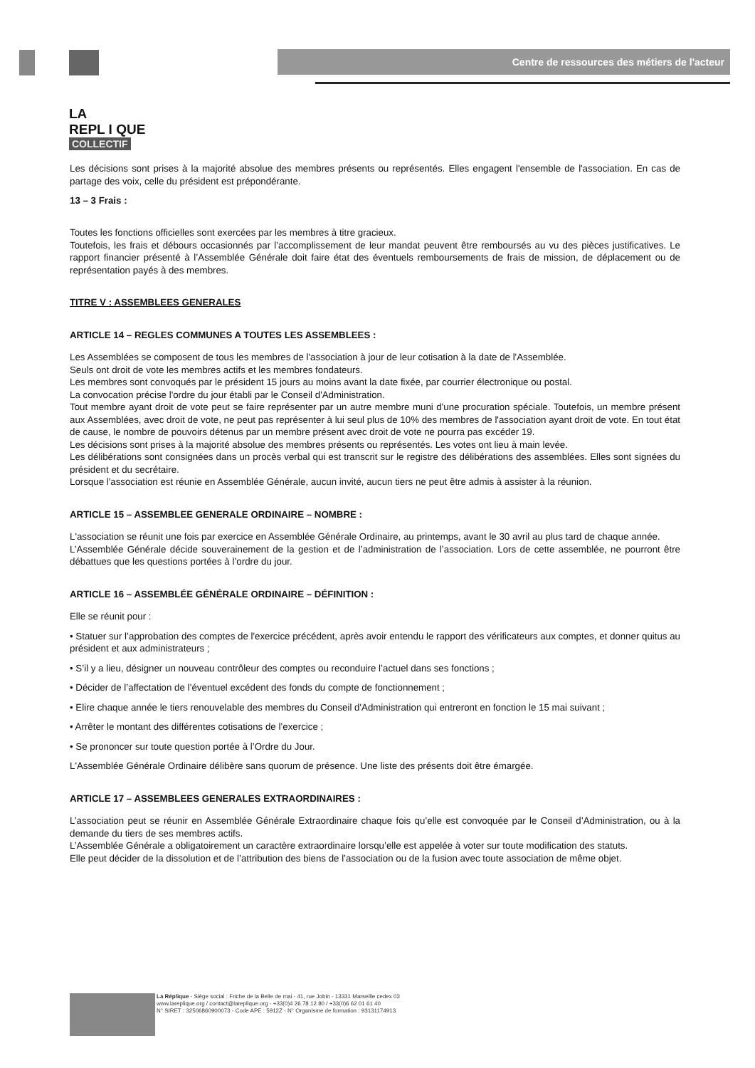LA
REPL I QUE
COLLECTIF
Centre de ressources des métiers de l'acteur
Les décisions sont prises à la majorité absolue des membres présents ou représentés. Elles engagent l'ensemble de l'association. En cas de partage des voix, celle du président est prépondérante.
13 – 3 Frais :
Toutes les fonctions officielles sont exercées par les membres à titre gracieux.
Toutefois, les frais et débours occasionnés par l’accomplissement de leur mandat peuvent être remboursés au vu des pièces justificatives. Le rapport financier présenté à l’Assemblée Générale doit faire état des éventuels remboursements de frais de mission, de déplacement ou de représentation payés à des membres.
TITRE V : ASSEMBLEES GENERALES
ARTICLE 14 – REGLES COMMUNES A TOUTES LES ASSEMBLEES :
Les Assemblées se composent de tous les membres de l'association à jour de leur cotisation à la date de l'Assemblée.
Seuls ont droit de vote les membres actifs et les membres fondateurs.
Les membres sont convoqués par le président 15 jours au moins avant la date fixée, par courrier électronique ou postal.
La convocation précise l'ordre du jour établi par le Conseil d'Administration.
Tout membre ayant droit de vote peut se faire représenter par un autre membre muni d'une procuration spéciale. Toutefois, un membre présent aux Assemblées, avec droit de vote, ne peut pas représenter à lui seul plus de 10% des membres de l'association ayant droit de vote. En tout état de cause, le nombre de pouvoirs détenus par un membre présent avec droit de vote ne pourra pas excéder 19.
Les décisions sont prises à la majorité absolue des membres présents ou représentés. Les votes ont lieu à main levée.
Les délibérations sont consignées dans un procès verbal qui est transcrit sur le registre des délibérations des assemblées. Elles sont signées du président et du secrétaire.
Lorsque l'association est réunie en Assemblée Générale, aucun invité, aucun tiers ne peut être admis à assister à la réunion.
ARTICLE 15 – ASSEMBLEE GENERALE ORDINAIRE – NOMBRE :
L'association se réunit une fois par exercice en Assemblée Générale Ordinaire, au printemps, avant le 30 avril au plus tard de chaque année.
L’Assemblée Générale décide souverainement de la gestion et de l’administration de l’association. Lors de cette assemblée, ne pourront être débattues que les questions portées à l’ordre du jour.
ARTICLE 16 – ASSEMBLÉE GÉNÉRALE ORDINAIRE – DÉFINITION :
Elle se réunit pour :
• Statuer sur l’approbation des comptes de l'exercice précédent, après avoir entendu le rapport des vérificateurs aux comptes, et donner quitus au président et aux administrateurs ;
• S’il y a lieu, désigner un nouveau contrôleur des comptes ou reconduire l’actuel dans ses fonctions ;
• Décider de l’affectation de l’éventuel excédent des fonds du compte de fonctionnement ;
• Elire chaque année le tiers renouvelable des membres du Conseil d'Administration qui entreront en fonction le 15 mai suivant ;
• Arrêter le montant des différentes cotisations de l’exercice ;
• Se prononcer sur toute question portée à l’Ordre du Jour.
L'Assemblée Générale Ordinaire délibère sans quorum de présence. Une liste des présents doit être émargée.
ARTICLE 17 – ASSEMBLEES GENERALES EXTRAORDINAIRES :
L’association peut se réunir en Assemblée Générale Extraordinaire chaque fois qu’elle est convoquée par le Conseil d’Administration, ou à la demande du tiers de ses membres actifs.
L’Assemblée Générale a obligatoirement un caractère extraordinaire lorsqu’elle est appelée à voter sur toute modification des statuts.
Elle peut décider de la dissolution et de l’attribution des biens de l’association ou de la fusion avec toute association de même objet.
La Réplique - Siège social : Friche de la Belle de mai - 41, rue Jobin - 13331 Marseille cedex 03
www.lareplique.org / contact@lareplique.org - +33(0)4 26 78 12 80 / +33(0)6 62 01 61 40
N° SIRET : 32506860900073 - Code APE : 5912Z - N° Organisme de formation : 93131174913